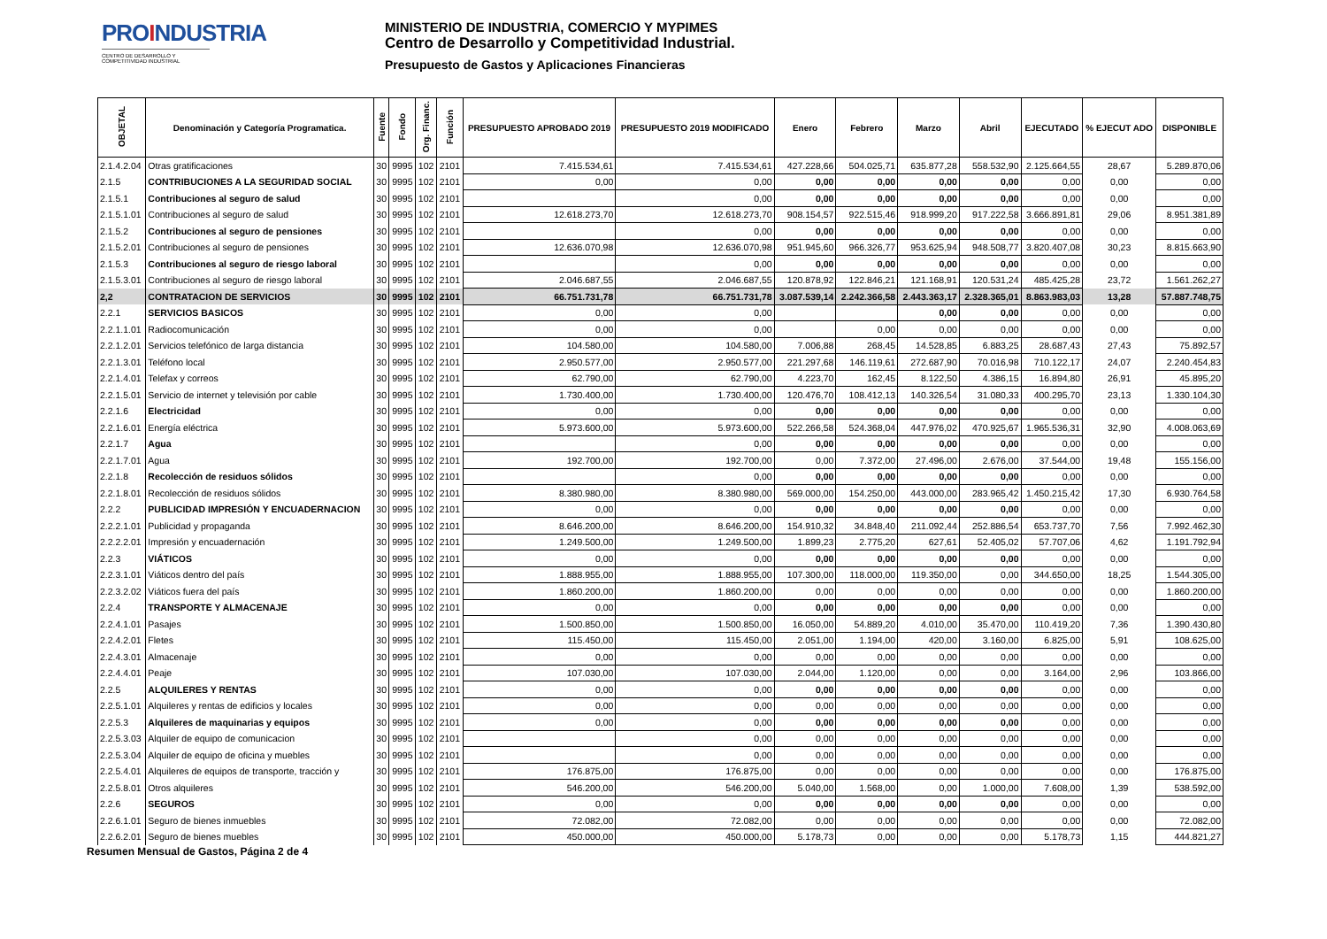PROINDUSTRIA
CENTRO DE DESARROLLO Y COMPETITIVIDAD INDUSTRIAL
MINISTERIO DE INDUSTRIA, COMERCIO Y MYPIMES
Centro de Desarrollo y Competitividad Industrial.
Presupuesto de Gastos y Aplicaciones Financieras
| OBJETAL | Denominación y Categoría Programatica. | Fuente | Fondo | Org. Financ. | Función | PRESUPUESTO APROBADO 2019 | PRESUPUESTO 2019 MODIFICADO | Enero | Febrero | Marzo | Abril | EJECUTADO | % EJECUT ADO | DISPONIBLE |
| --- | --- | --- | --- | --- | --- | --- | --- | --- | --- | --- | --- | --- | --- | --- |
| 2.1.4.2.04 | Otras gratificaciones | 30 | 9995 | 102 | 2101 | 7.415.534,61 | 7.415.534,61 | 427.228,66 | 504.025,71 | 635.877,28 | 558.532,90 | 2.125.664,55 | 28,67 | 5.289.870,06 |
| 2.1.5 | CONTRIBUCIONES A LA SEGURIDAD SOCIAL | 30 | 9995 | 102 | 2101 | 0,00 | 0,00 | 0,00 | 0,00 | 0,00 | 0,00 | 0,00 | 0,00 | 0,00 |
| 2.1.5.1 | Contribuciones al seguro de salud | 30 | 9995 | 102 | 2101 | | 0,00 | 0,00 | 0,00 | 0,00 | 0,00 | 0,00 | 0,00 | 0,00 |
| 2.1.5.1.01 | Contribuciones al seguro de salud | 30 | 9995 | 102 | 2101 | 12.618.273,70 | 12.618.273,70 | 908.154,57 | 922.515,46 | 918.999,20 | 917.222,58 | 3.666.891,81 | 29,06 | 8.951.381,89 |
| 2.1.5.2 | Contribuciones al seguro de pensiones | 30 | 9995 | 102 | 2101 | | 0,00 | 0,00 | 0,00 | 0,00 | 0,00 | 0,00 | 0,00 | 0,00 |
| 2.1.5.2.01 | Contribuciones al seguro de pensiones | 30 | 9995 | 102 | 2101 | 12.636.070,98 | 12.636.070,98 | 951.945,60 | 966.326,77 | 953.625,94 | 948.508,77 | 3.820.407,08 | 30,23 | 8.815.663,90 |
| 2.1.5.3 | Contribuciones al seguro de riesgo laboral | 30 | 9995 | 102 | 2101 | | 0,00 | 0,00 | 0,00 | 0,00 | 0,00 | 0,00 | 0,00 | 0,00 |
| 2.1.5.3.01 | Contribuciones al seguro de riesgo laboral | 30 | 9995 | 102 | 2101 | 2.046.687,55 | 2.046.687,55 | 120.878,92 | 122.846,21 | 121.168,91 | 120.531,24 | 485.425,28 | 23,72 | 1.561.262,27 |
| 2,2 | CONTRATACION DE SERVICIOS | 30 | 9995 | 102 | 2101 | 66.751.731,78 | 66.751.731,78 | 3.087.539,14 | 2.242.366,58 | 2.443.363,17 | 2.328.365,01 | 8.863.983,03 | 13,28 | 57.887.748,75 |
| 2.2.1 | SERVICIOS BASICOS | 30 | 9995 | 102 | 2101 | 0,00 | 0,00 | | | 0,00 | 0,00 | 0,00 | 0,00 | 0,00 |
| 2.2.1.1.01 | Radiocomunicación | 30 | 9995 | 102 | 2101 | 0,00 | 0,00 | | 0,00 | 0,00 | 0,00 | 0,00 | 0,00 | 0,00 |
| 2.2.1.2.01 | Servicios telefónico de larga distancia | 30 | 9995 | 102 | 2101 | 104.580,00 | 104.580,00 | 7.006,88 | 268,45 | 14.528,85 | 6.883,25 | 28.687,43 | 27,43 | 75.892,57 |
| 2.2.1.3.01 | Teléfono local | 30 | 9995 | 102 | 2101 | 2.950.577,00 | 2.950.577,00 | 221.297,68 | 146.119,61 | 272.687,90 | 70.016,98 | 710.122,17 | 24,07 | 2.240.454,83 |
| 2.2.1.4.01 | Telefax y correos | 30 | 9995 | 102 | 2101 | 62.790,00 | 62.790,00 | 4.223,70 | 162,45 | 8.122,50 | 4.386,15 | 16.894,80 | 26,91 | 45.895,20 |
| 2.2.1.5.01 | Servicio de internet y televisión por cable | 30 | 9995 | 102 | 2101 | 1.730.400,00 | 1.730.400,00 | 120.476,70 | 108.412,13 | 140.326,54 | 31.080,33 | 400.295,70 | 23,13 | 1.330.104,30 |
| 2.2.1.6 | Electricidad | 30 | 9995 | 102 | 2101 | 0,00 | 0,00 | 0,00 | 0,00 | 0,00 | 0,00 | 0,00 | 0,00 | 0,00 |
| 2.2.1.6.01 | Energía eléctrica | 30 | 9995 | 102 | 2101 | 5.973.600,00 | 5.973.600,00 | 522.266,58 | 524.368,04 | 447.976,02 | 470.925,67 | 1.965.536,31 | 32,90 | 4.008.063,69 |
| 2.2.1.7 | Agua | 30 | 9995 | 102 | 2101 | | 0,00 | 0,00 | 0,00 | 0,00 | 0,00 | 0,00 | 0,00 | 0,00 |
| 2.2.1.7.01 | Agua | 30 | 9995 | 102 | 2101 | 192.700,00 | 192.700,00 | 0,00 | 7.372,00 | 27.496,00 | 2.676,00 | 37.544,00 | 19,48 | 155.156,00 |
| 2.2.1.8 | Recolección de residuos sólidos | 30 | 9995 | 102 | 2101 | | 0,00 | 0,00 | 0,00 | 0,00 | 0,00 | 0,00 | 0,00 | 0,00 |
| 2.2.1.8.01 | Recolección de residuos sólidos | 30 | 9995 | 102 | 2101 | 8.380.980,00 | 8.380.980,00 | 569.000,00 | 154.250,00 | 443.000,00 | 283.965,42 | 1.450.215,42 | 17,30 | 6.930.764,58 |
| 2.2.2 | PUBLICIDAD IMPRESIÓN Y ENCUADERNACION | 30 | 9995 | 102 | 2101 | 0,00 | 0,00 | 0,00 | 0,00 | 0,00 | 0,00 | 0,00 | 0,00 | 0,00 |
| 2.2.2.1.01 | Publicidad y propaganda | 30 | 9995 | 102 | 2101 | 8.646.200,00 | 8.646.200,00 | 154.910,32 | 34.848,40 | 211.092,44 | 252.886,54 | 653.737,70 | 7,56 | 7.992.462,30 |
| 2.2.2.2.01 | Impresión y encuadernación | 30 | 9995 | 102 | 2101 | 1.249.500,00 | 1.249.500,00 | 1.899,23 | 2.775,20 | 627,61 | 52.405,02 | 57.707,06 | 4,62 | 1.191.792,94 |
| 2.2.3 | VIÁTICOS | 30 | 9995 | 102 | 2101 | 0,00 | 0,00 | 0,00 | 0,00 | 0,00 | 0,00 | 0,00 | 0,00 | 0,00 |
| 2.2.3.1.01 | Viáticos dentro del país | 30 | 9995 | 102 | 2101 | 1.888.955,00 | 1.888.955,00 | 107.300,00 | 118.000,00 | 119.350,00 | 0,00 | 344.650,00 | 18,25 | 1.544.305,00 |
| 2.2.3.2.02 | Viáticos fuera del país | 30 | 9995 | 102 | 2101 | 1.860.200,00 | 1.860.200,00 | 0,00 | 0,00 | 0,00 | 0,00 | 0,00 | 0,00 | 1.860.200,00 |
| 2.2.4 | TRANSPORTE Y ALMACENAJE | 30 | 9995 | 102 | 2101 | 0,00 | 0,00 | 0,00 | 0,00 | 0,00 | 0,00 | 0,00 | 0,00 | 0,00 |
| 2.2.4.1.01 | Pasajes | 30 | 9995 | 102 | 2101 | 1.500.850,00 | 1.500.850,00 | 16.050,00 | 54.889,20 | 4.010,00 | 35.470,00 | 110.419,20 | 7,36 | 1.390.430,80 |
| 2.2.4.2.01 | Fletes | 30 | 9995 | 102 | 2101 | 115.450,00 | 115.450,00 | 2.051,00 | 1.194,00 | 420,00 | 3.160,00 | 6.825,00 | 5,91 | 108.625,00 |
| 2.2.4.3.01 | Almacenaje | 30 | 9995 | 102 | 2101 | 0,00 | 0,00 | 0,00 | 0,00 | 0,00 | 0,00 | 0,00 | 0,00 | 0,00 |
| 2.2.4.4.01 | Peaje | 30 | 9995 | 102 | 2101 | 107.030,00 | 107.030,00 | 2.044,00 | 1.120,00 | 0,00 | 0,00 | 3.164,00 | 2,96 | 103.866,00 |
| 2.2.5 | ALQUILERES Y RENTAS | 30 | 9995 | 102 | 2101 | 0,00 | 0,00 | 0,00 | 0,00 | 0,00 | 0,00 | 0,00 | 0,00 | 0,00 |
| 2.2.5.1.01 | Alquileres y rentas de edificios y locales | 30 | 9995 | 102 | 2101 | 0,00 | 0,00 | 0,00 | 0,00 | 0,00 | 0,00 | 0,00 | 0,00 | 0,00 |
| 2.2.5.3 | Alquileres de maquinarias y equipos | 30 | 9995 | 102 | 2101 | 0,00 | 0,00 | 0,00 | 0,00 | 0,00 | 0,00 | 0,00 | 0,00 | 0,00 |
| 2.2.5.3.03 | Alquiler de equipo de comunicacion | 30 | 9995 | 102 | 2101 | | 0,00 | 0,00 | 0,00 | 0,00 | 0,00 | 0,00 | 0,00 | 0,00 |
| 2.2.5.3.04 | Alquiler de equipo de oficina y muebles | 30 | 9995 | 102 | 2101 | | 0,00 | 0,00 | 0,00 | 0,00 | 0,00 | 0,00 | 0,00 | 0,00 |
| 2.2.5.4.01 | Alquileres de equipos de transporte, tracción y | 30 | 9995 | 102 | 2101 | 176.875,00 | 176.875,00 | 0,00 | 0,00 | 0,00 | 0,00 | 0,00 | 0,00 | 176.875,00 |
| 2.2.5.8.01 | Otros alquileres | 30 | 9995 | 102 | 2101 | 546.200,00 | 546.200,00 | 5.040,00 | 1.568,00 | 0,00 | 1.000,00 | 7.608,00 | 1,39 | 538.592,00 |
| 2.2.6 | SEGUROS | 30 | 9995 | 102 | 2101 | 0,00 | 0,00 | 0,00 | 0,00 | 0,00 | 0,00 | 0,00 | 0,00 | 0,00 |
| 2.2.6.1.01 | Seguro de bienes inmuebles | 30 | 9995 | 102 | 2101 | 72.082,00 | 72.082,00 | 0,00 | 0,00 | 0,00 | 0,00 | 0,00 | 0,00 | 72.082,00 |
| 2.2.6.2.01 | Seguro de bienes muebles | 30 | 9995 | 102 | 2101 | 450.000,00 | 450.000,00 | 5.178,73 | 0,00 | 0,00 | 0,00 | 5.178,73 | 1,15 | 444.821,27 |
Resumen Mensual de Gastos, Página 2 de 4